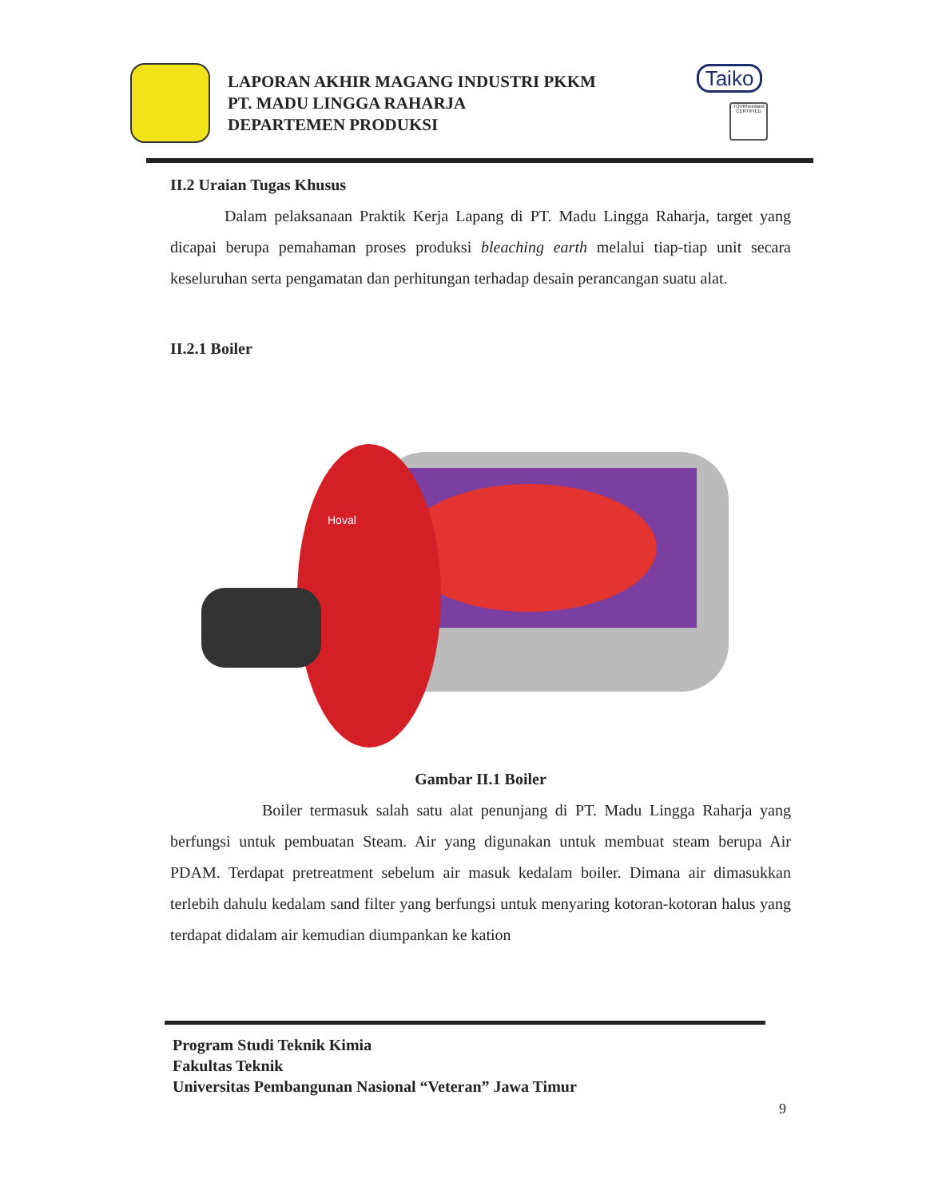LAPORAN AKHIR MAGANG INDUSTRI PKKM
PT. MADU LINGGA RAHARJA
DEPARTEMEN PRODUKSI
Taiko
TÜVRheinland CERTIFIED
II.2 Uraian Tugas Khusus
Dalam pelaksanaan Praktik Kerja Lapang di PT. Madu Lingga Raharja, target yang dicapai berupa pemahaman proses produksi bleaching earth melalui tiap-tiap unit secara keseluruhan serta pengamatan dan perhitungan terhadap desain perancangan suatu alat.
II.2.1 Boiler
Hoval
Gambar II.1 Boiler
Boiler termasuk salah satu alat penunjang di PT. Madu Lingga Raharja yang berfungsi untuk pembuatan Steam. Air yang digunakan untuk membuat steam berupa Air PDAM. Terdapat pretreatment sebelum air masuk kedalam boiler. Dimana air dimasukkan terlebih dahulu kedalam sand filter yang berfungsi untuk menyaring kotoran-kotoran halus yang terdapat didalam air kemudian diumpankan ke kation
Program Studi Teknik Kimia
Fakultas Teknik
Universitas Pembangunan Nasional “Veteran” Jawa Timur
9